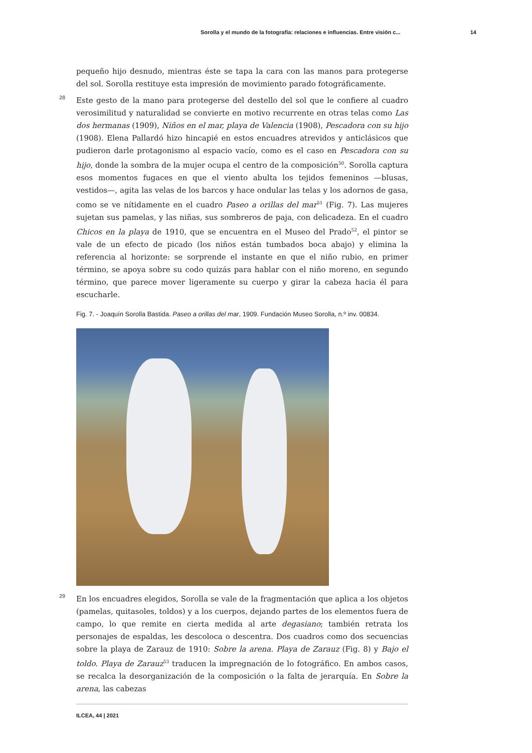Sorolla y el mundo de la fotografía: relaciones e influencias. Entre visión c... 14
pequeño hijo desnudo, mientras éste se tapa la cara con las manos para protegerse del sol. Sorolla restituye esta impresión de movimiento parado fotográficamente.
28 Este gesto de la mano para protegerse del destello del sol que le confiere al cuadro verosimilitud y naturalidad se convierte en motivo recurrente en otras telas como Las dos hermanas (1909), Niños en el mar, playa de Valencia (1908), Pescadora con su hijo (1908). Elena Pallardó hizo hincapié en estos encuadres atrevidos y anticlásicos que pudieron darle protagonismo al espacio vacío, como es el caso en Pescadora con su hijo, donde la sombra de la mujer ocupa el centro de la composición<sup>50</sup>. Sorolla captura esos momentos fugaces en que el viento abulta los tejidos femeninos —blusas, vestidos—, agita las velas de los barcos y hace ondular las telas y los adornos de gasa, como se ve nítidamente en el cuadro Paseo a orillas del mar<sup>51</sup> (Fig. 7). Las mujeres sujetan sus pamelas, y las niñas, sus sombreros de paja, con delicadeza. En el cuadro Chicos en la playa de 1910, que se encuentra en el Museo del Prado<sup>52</sup>, el pintor se vale de un efecto de picado (los niños están tumbados boca abajo) y elimina la referencia al horizonte: se sorprende el instante en que el niño rubio, en primer término, se apoya sobre su codo quizás para hablar con el niño moreno, en segundo término, que parece mover ligeramente su cuerpo y girar la cabeza hacia él para escucharle.
Fig. 7. - Joaquín Sorolla Bastida. Paseo a orillas del mar, 1909. Fundación Museo Sorolla, n.º inv. 00834.
29 En los encuadres elegidos, Sorolla se vale de la fragmentación que aplica a los objetos (pamelas, quitasoles, toldos) y a los cuerpos, dejando partes de los elementos fuera de campo, lo que remite en cierta medida al arte degasiano; también retrata los personajes de espaldas, les descoloca o descentra. Dos cuadros como dos secuencias sobre la playa de Zarauz de 1910: Sobre la arena. Playa de Zarauz (Fig. 8) y Bajo el toldo. Playa de Zarauz<sup>53</sup> traducen la impregnación de lo fotográfico. En ambos casos, se recalca la desorganización de la composición o la falta de jerarquía. En Sobre la arena, las cabezas
ILCEA, 44 | 2021